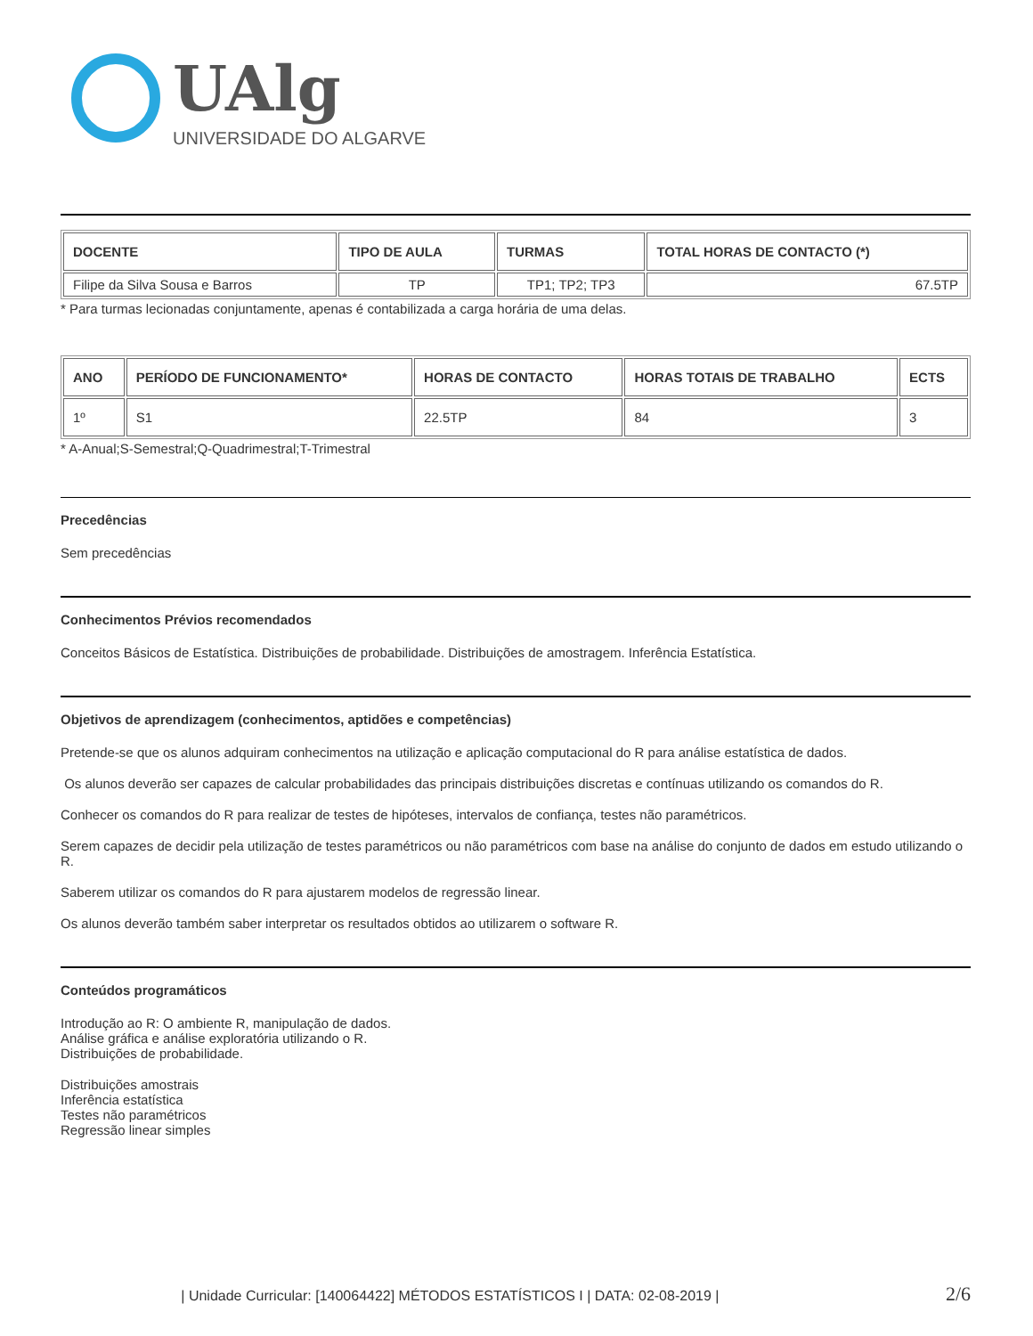UAlg
UNIVERSIDADE DO ALGARVE
| DOCENTE | TIPO DE AULA | TURMAS | TOTAL HORAS DE CONTACTO (*) |
| --- | --- | --- | --- |
| Filipe da Silva Sousa e Barros | TP | TP1; TP2; TP3 | 67.5TP |
* Para turmas lecionadas conjuntamente, apenas é contabilizada a carga horária de uma delas.
| ANO | PERÍODO DE FUNCIONAMENTO* | HORAS DE CONTACTO | HORAS TOTAIS DE TRABALHO | ECTS |
| --- | --- | --- | --- | --- |
| 1º | S1 | 22.5TP | 84 | 3 |
* A-Anual;S-Semestral;Q-Quadrimestral;T-Trimestral
Precedências
Sem precedências
Conhecimentos Prévios recomendados
Conceitos Básicos de Estatística. Distribuições de probabilidade. Distribuições de amostragem. Inferência Estatística.
Objetivos de aprendizagem (conhecimentos, aptidões e competências)
Pretende-se que os alunos adquiram conhecimentos na utilização e aplicação computacional do R para análise estatística de dados.
Os alunos deverão ser capazes de calcular probabilidades das principais distribuições discretas e contínuas utilizando os comandos do R.
Conhecer os comandos do R para realizar de testes de hipóteses, intervalos de confiança, testes não paramétricos.
Serem capazes de decidir pela utilização de testes paramétricos ou não paramétricos com base na análise do conjunto de dados em estudo utilizando o R.
Saberem utilizar os comandos do R para ajustarem modelos de regressão linear.
Os alunos deverão também saber interpretar os resultados obtidos ao utilizarem o software R.
Conteúdos programáticos
Introdução ao R: O ambiente R, manipulação de dados.
Análise gráfica e análise exploratória utilizando o R.
Distribuições de probabilidade.
Distribuições amostrais
Inferência estatística
Testes não paramétricos
Regressão linear simples
| Unidade Curricular: [140064422] MÉTODOS ESTATÍSTICOS I | DATA: 02-08-2019 | 2/6